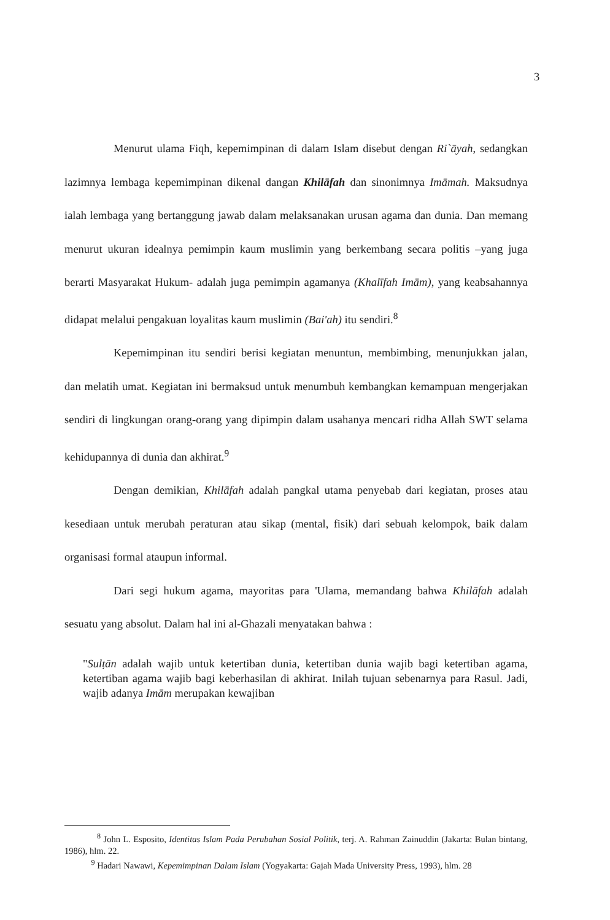3
Menurut ulama Fiqh, kepemimpinan di dalam Islam disebut dengan Ri`āyah, sedangkan lazimnya lembaga kepemimpinan dikenal dangan Khilāfah dan sinonimnya Imāmah. Maksudnya ialah lembaga yang bertanggung jawab dalam melaksanakan urusan agama dan dunia. Dan memang menurut ukuran idealnya pemimpin kaum muslimin yang berkembang secara politis –yang juga berarti Masyarakat Hukum- adalah juga pemimpin agamanya (Khalīfah Imām), yang keabsahannya didapat melalui pengakuan loyalitas kaum muslimin (Bai'ah) itu sendiri.<sup>8</sup>
Kepemimpinan itu sendiri berisi kegiatan menuntun, membimbing, menunjukkan jalan, dan melatih umat. Kegiatan ini bermaksud untuk menumbuh kembangkan kemampuan mengerjakan sendiri di lingkungan orang-orang yang dipimpin dalam usahanya mencari ridha Allah SWT selama kehidupannya di dunia dan akhirat.<sup>9</sup>
Dengan demikian, Khilāfah adalah pangkal utama penyebab dari kegiatan, proses atau kesediaan untuk merubah peraturan atau sikap (mental, fisik) dari sebuah kelompok, baik dalam organisasi formal ataupun informal.
Dari segi hukum agama, mayoritas para 'Ulama, memandang bahwa Khilāfah adalah sesuatu yang absolut. Dalam hal ini al-Ghazali menyatakan bahwa :
"Sulṭān adalah wajib untuk ketertiban dunia, ketertiban dunia wajib bagi ketertiban agama, ketertiban agama wajib bagi keberhasilan di akhirat. Inilah tujuan sebenarnya para Rasul. Jadi, wajib adanya Imām merupakan kewajiban
<sup>8</sup> John L. Esposito, Identitas Islam Pada Perubahan Sosial Politik, terj. A. Rahman Zainuddin (Jakarta: Bulan bintang, 1986), hlm. 22.
<sup>9</sup> Hadari Nawawi, Kepemimpinan Dalam Islam (Yogyakarta: Gajah Mada University Press, 1993), hlm. 28